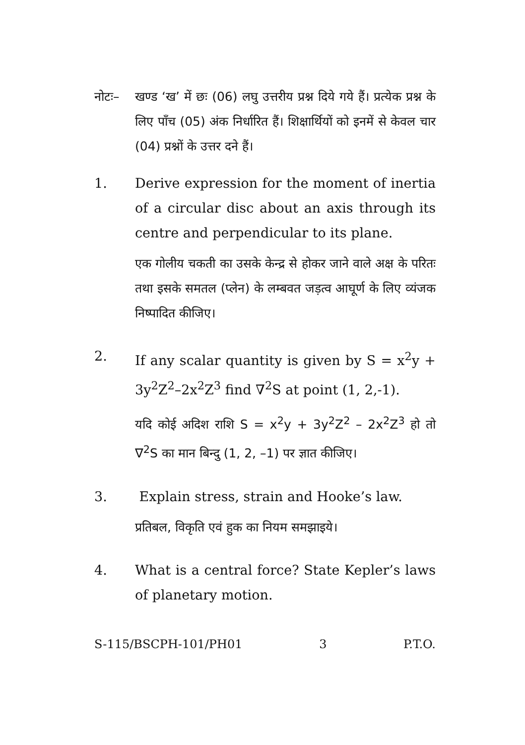नोटः– खण्ड ‘ख’ में छः (06) लघु उत्तरीय प्रश्न दिये गये हैं। प्रत्येक प्रश्न के लिए पाँच (05) अंक निर्धारित हैं। शिक्षार्थियों को इनमें से केवल चार (04) प्रश्नों के उत्तर दने हैं।
1. Derive expression for the moment of inertia of a circular disc about an axis through its centre and perpendicular to its plane.
एक गोलीय चकती का उसके केन्द्र से होकर जाने वाले अक्ष के परितः तथा इसके समतल (प्लेन) के लम्बवत जड़त्व आघूर्ण के लिए व्यंजक निष्पादित कीजिए।
2. If any scalar quantity is given by S = x<sup>2</sup>y + 3y<sup>2</sup>Z<sup>2</sup>–2x<sup>2</sup>Z<sup>3</sup> find ∇<sup>2</sup>S at point (1, 2,-1).
यदि कोई अदिश राशि S = x<sup>2</sup>y + 3y<sup>2</sup>Z<sup>2</sup> – 2x<sup>2</sup>Z<sup>3</sup> हो तो ∇<sup>2</sup>S का मान बिन्दु (1, 2, –1) पर ज्ञात कीजिए।
3. Explain stress, strain and Hooke’s law.
प्रतिबल, विकृति एवं हुक का नियम समझाइये।
4. What is a central force? State Kepler’s laws of planetary motion.
S-115/BSCPH-101/PH01 3 P.T.O.